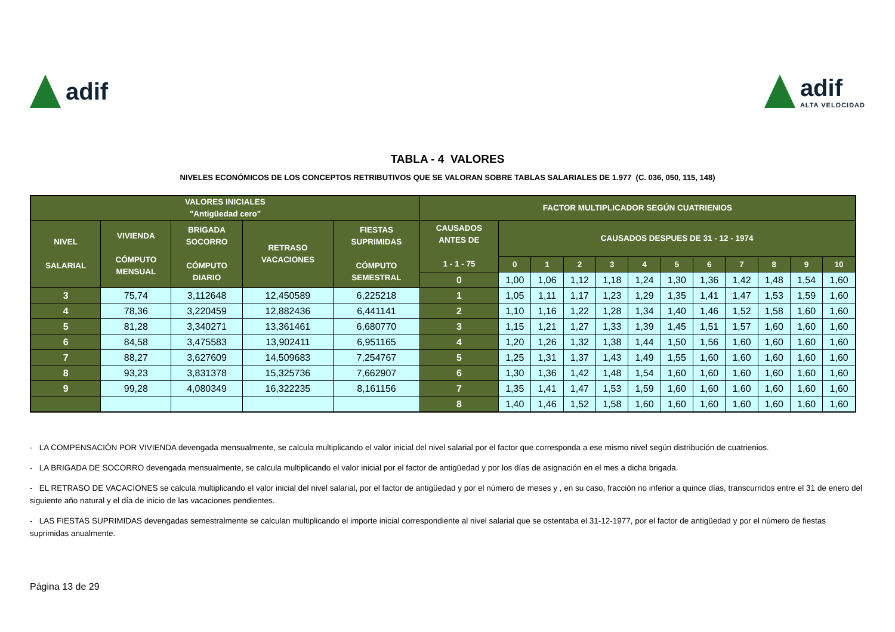adif adif
ALTA VELOCIDAD
TABLA - 4 VALORES
NIVELES ECONÓMICOS DE LOS CONCEPTOS RETRIBUTIVOS QUE SE VALORAN SOBRE TABLAS SALARIALES DE 1.977 (C. 036, 050, 115, 148)
| VALORES INICIALES "Antigüedad cero" | | | | | FACTOR MULTIPLICADOR SEGÚN CUATRIENIOS | | | | | | | | | | | |
| --- | --- | --- | --- | --- | --- | --- | --- | --- | --- | --- | --- | --- | --- | --- | --- | --- |
| NIVEL SALARIAL | VIVIENDA CÓMPUTO MENSUAL | BRIGADA SOCORRO CÓMPUTO DIARIO | RETRASO VACACIONES | FIESTAS SUPRIMIDAS CÓMPUTO SEMESTRAL | CAUSADOS ANTES DE 1 - 1 - 75 | CAUSADOS DESPUES DE 31 - 12 - 1974 | | | | | | | | | | |
| | | | | | | 0 | 1 | 2 | 3 | 4 | 5 | 6 | 7 | 8 | 9 | 10 |
| | | | | | 0 | 1,00 | 1,06 | 1,12 | 1,18 | 1,24 | 1,30 | 1,36 | 1,42 | 1,48 | 1,54 | 1,60 |
| 3 | 75,74 | 3,112648 | 12,450589 | 6,225218 | 1 | 1,05 | 1,11 | 1,17 | 1,23 | 1,29 | 1,35 | 1,41 | 1,47 | 1,53 | 1,59 | 1,60 |
| 4 | 78,36 | 3,220459 | 12,882436 | 6,441141 | 2 | 1,10 | 1,16 | 1,22 | 1,28 | 1,34 | 1,40 | 1,46 | 1,52 | 1,58 | 1,60 | 1,60 |
| 5 | 81,28 | 3,340271 | 13,361461 | 6,680770 | 3 | 1,15 | 1,21 | 1,27 | 1,33 | 1,39 | 1,45 | 1,51 | 1,57 | 1,60 | 1,60 | 1,60 |
| 6 | 84,58 | 3,475583 | 13,902411 | 6,951165 | 4 | 1,20 | 1,26 | 1,32 | 1,38 | 1,44 | 1,50 | 1,56 | 1,60 | 1,60 | 1,60 | 1,60 |
| 7 | 88,27 | 3,627609 | 14,509683 | 7,254767 | 5 | 1,25 | 1,31 | 1,37 | 1,43 | 1,49 | 1,55 | 1,60 | 1,60 | 1,60 | 1,60 | 1,60 |
| 8 | 93,23 | 3,831378 | 15,325736 | 7,662907 | 6 | 1,30 | 1,36 | 1,42 | 1,48 | 1,54 | 1,60 | 1,60 | 1,60 | 1,60 | 1,60 | 1,60 |
| 9 | 99,28 | 4,080349 | 16,322235 | 8,161156 | 7 | 1,35 | 1,41 | 1,47 | 1,53 | 1,59 | 1,60 | 1,60 | 1,60 | 1,60 | 1,60 | 1,60 |
| | | | | | 8 | 1,40 | 1,46 | 1,52 | 1,58 | 1,60 | 1,60 | 1,60 | 1,60 | 1,60 | 1,60 | 1,60 |
- LA COMPENSACIÓN POR VIVIENDA devengada mensualmente, se calcula multiplicando el valor inicial del nivel salarial por el factor que corresponda a ese mismo nivel según distribución de cuatrienios.
- LA BRIGADA DE SOCORRO devengada mensualmente, se calcula multiplicando el valor inicial por el factor de antigüedad y por los días de asignación en el mes a dicha brigada.
- EL RETRASO DE VACACIONES se calcula multiplicando el valor inicial del nivel salarial, por el factor de antigüedad y por el número de meses y , en su caso, fracción no inferior a quince días, transcurridos entre el 31 de enero del siguiente año natural y el día de inicio de las vacaciones pendientes.
- LAS FIESTAS SUPRIMIDAS devengadas semestralmente se calculan multiplicando el importe inicial correspondiente al nivel salarial que se ostentaba el 31-12-1977, por el factor de antigüedad y por el número de fiestas suprimidas anualmente.
Página 13 de 29